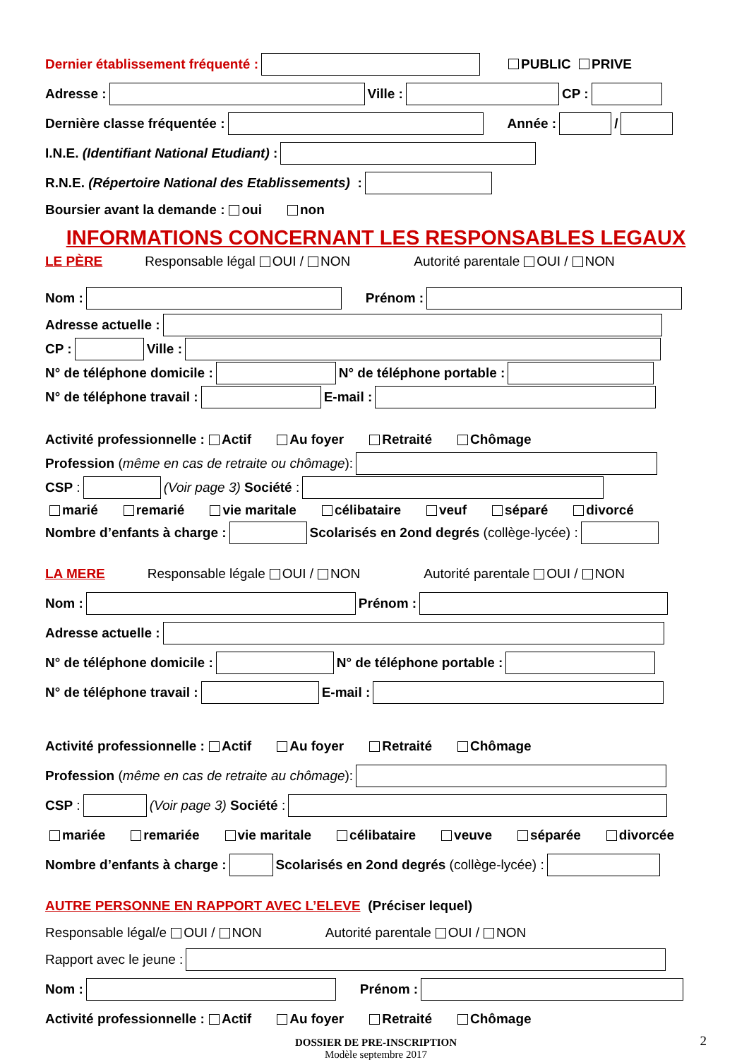Dernier établissement fréquenté : PUBLIC PRIVE
Adresse : Ville : CP :
Dernière classe fréquentée : Année : /
I.N.E. (Identifiant National Etudiant) :
R.N.E. (Répertoire National des Etablissements) :
Boursier avant la demande : oui non
INFORMATIONS CONCERNANT LES RESPONSABLES LEGAUX
LE PÈRE Responsable légal OUI / NON Autorité parentale OUI / NON
Nom : Prénom :
Adresse actuelle :
CP : Ville :
N° de téléphone domicile : N° de téléphone portable :
N° de téléphone travail : E-mail :
Activité professionnelle : Actif Au foyer Retraité Chômage
Profession (même en cas de retraite ou chômage):
CSP : (Voir page 3) Société :
marié remarié vie maritale célibataire veuf séparé divorcé
Nombre d’enfants à charge : Scolarisés en 2ond degrés (collège-lycée) :
LA MERE Responsable légale OUI / NON Autorité parentale OUI / NON
Nom : Prénom :
Adresse actuelle :
N° de téléphone domicile : N° de téléphone portable :
N° de téléphone travail : E-mail :
Activité professionnelle : Actif Au foyer Retraité Chômage
Profession (même en cas de retraite au chômage):
CSP : (Voir page 3) Société :
mariée remariée vie maritale célibataire veuve séparée divorcée
Nombre d’enfants à charge : Scolarisés en 2ond degrés (collège-lycée) :
AUTRE PERSONNE EN RAPPORT AVEC L’ELEVE (Préciser lequel)
Responsable légal/e OUI / NON Autorité parentale OUI / NON
Rapport avec le jeune :
Nom : Prénom :
Activité professionnelle : Actif Au foyer Retraité Chômage
DOSSIER DE PRE-INSCRIPTION
Modèle septembre 2017 2